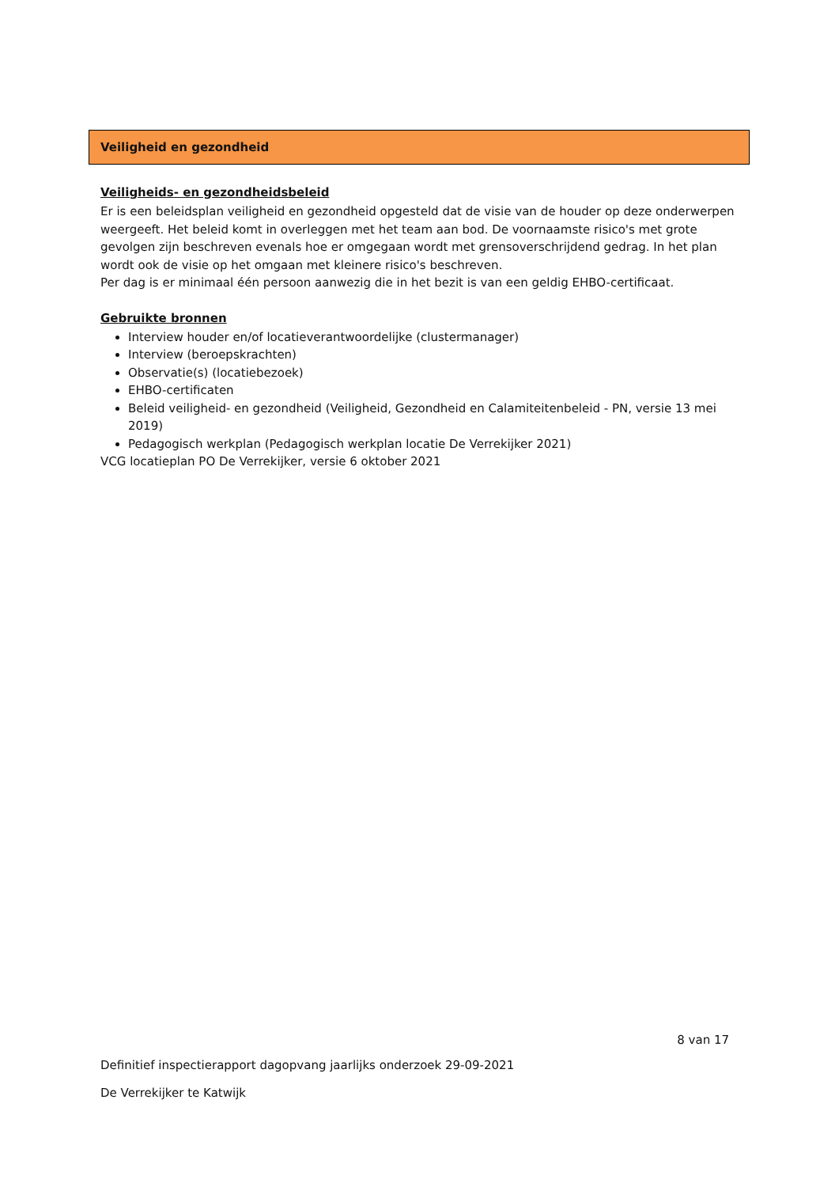Veiligheid en gezondheid
Veiligheids- en gezondheidsbeleid
Er is een beleidsplan veiligheid en gezondheid opgesteld dat de visie van de houder op deze onderwerpen weergeeft. Het beleid komt in overleggen met het team aan bod. De voornaamste risico's met grote gevolgen zijn beschreven evenals hoe er omgegaan wordt met grensoverschrijdend gedrag. In het plan wordt ook de visie op het omgaan met kleinere risico's beschreven.
Per dag is er minimaal één persoon aanwezig die in het bezit is van een geldig EHBO-certificaat.
Gebruikte bronnen
Interview houder en/of locatieverantwoordelijke (clustermanager)
Interview (beroepskrachten)
Observatie(s) (locatiebezoek)
EHBO-certificaten
Beleid veiligheid- en gezondheid (Veiligheid, Gezondheid en Calamiteitenbeleid - PN, versie 13 mei 2019)
Pedagogisch werkplan (Pedagogisch werkplan locatie De Verrekijker 2021)
VCG locatieplan PO De Verrekijker, versie 6 oktober 2021
8 van 17
Definitief inspectierapport dagopvang jaarlijks onderzoek 29-09-2021
De Verrekijker te Katwijk